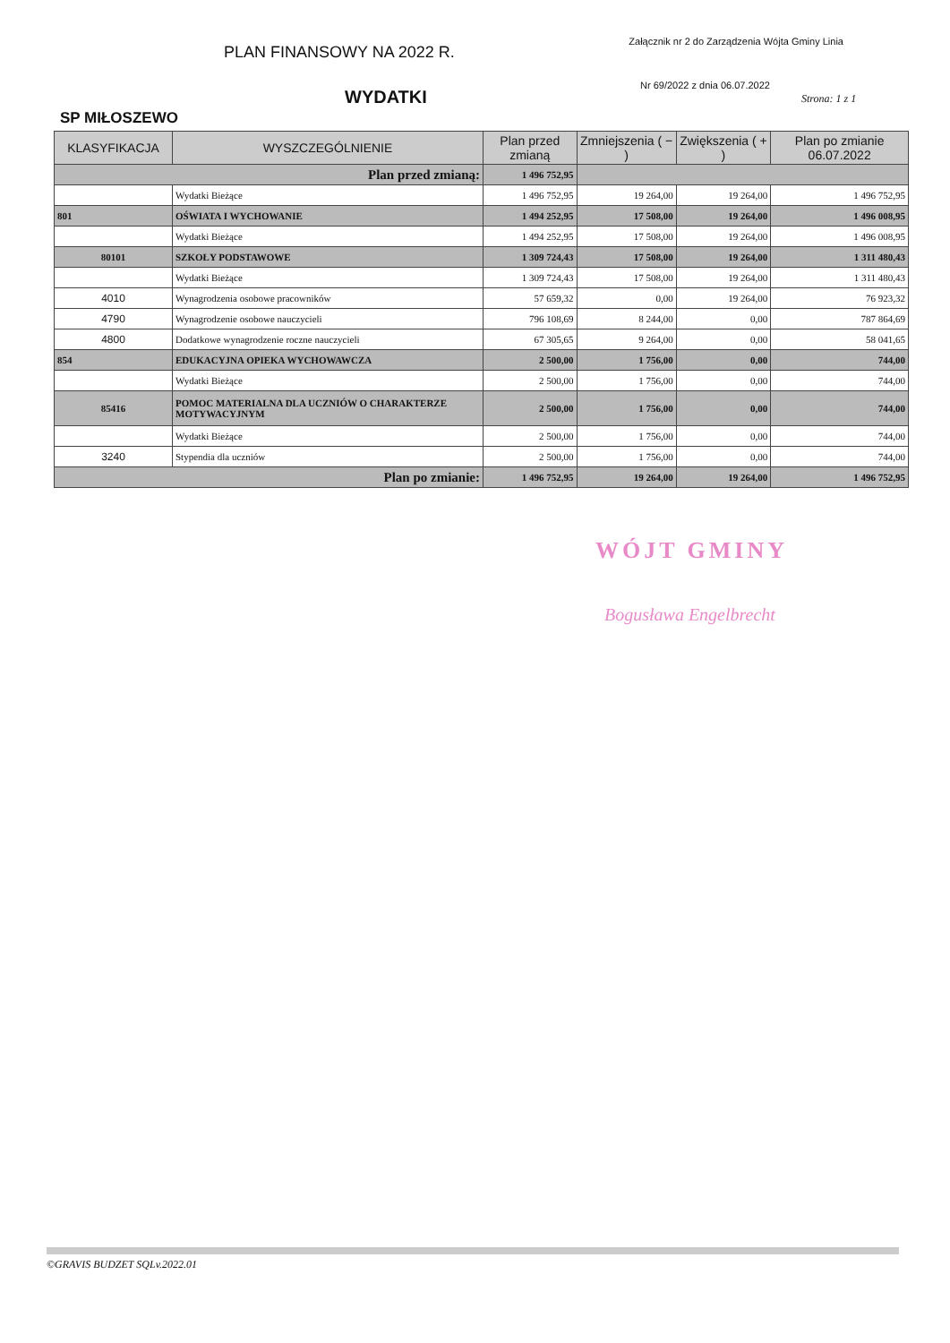PLAN FINANSOWY NA 2022 R.
Załącznik nr 2 do Zarządzenia Wójta Gminy Linia
WYDATKI
Nr 69/2022 z dnia 06.07.2022
Strona: 1 z 1
SP MIŁOSZEWO
| KLASYFIKACJA | WYSZCZEGÓLNIENIE | Plan przed zmianą | Zmniejszenia ( − ) | Zwiększenia ( + ) | Plan po zmianie 06.07.2022 |
| --- | --- | --- | --- | --- | --- |
| Plan przed zmianą: | | 1 496 752,95 | | | |
| | Wydatki Bieżące | 1 496 752,95 | 19 264,00 | 19 264,00 | 1 496 752,95 |
| 801 | OŚWIATA I WYCHOWANIE | 1 494 252,95 | 17 508,00 | 19 264,00 | 1 496 008,95 |
| | Wydatki Bieżące | 1 494 252,95 | 17 508,00 | 19 264,00 | 1 496 008,95 |
| 80101 | SZKOŁY PODSTAWOWE | 1 309 724,43 | 17 508,00 | 19 264,00 | 1 311 480,43 |
| | Wydatki Bieżące | 1 309 724,43 | 17 508,00 | 19 264,00 | 1 311 480,43 |
| 4010 | Wynagrodzenia osobowe pracowników | 57 659,32 | 0,00 | 19 264,00 | 76 923,32 |
| 4790 | Wynagrodzenie osobowe nauczycieli | 796 108,69 | 8 244,00 | 0,00 | 787 864,69 |
| 4800 | Dodatkowe wynagrodzenie roczne nauczycieli | 67 305,65 | 9 264,00 | 0,00 | 58 041,65 |
| 854 | EDUKACYJNA OPIEKA WYCHOWAWCZA | 2 500,00 | 1 756,00 | 0,00 | 744,00 |
| | Wydatki Bieżące | 2 500,00 | 1 756,00 | 0,00 | 744,00 |
| 85416 | POMOC MATERIALNA DLA UCZNIÓW O CHARAKTERZE MOTYWACYJNYM | 2 500,00 | 1 756,00 | 0,00 | 744,00 |
| | Wydatki Bieżące | 2 500,00 | 1 756,00 | 0,00 | 744,00 |
| 3240 | Stypendia dla uczniów | 2 500,00 | 1 756,00 | 0,00 | 744,00 |
| Plan po zmianie: | | 1 496 752,95 | 19 264,00 | 19 264,00 | 1 496 752,95 |
WÓJT GMINY
Bogusława Engelbrecht
©GRAVIS BUDZET SQLv.2022.01